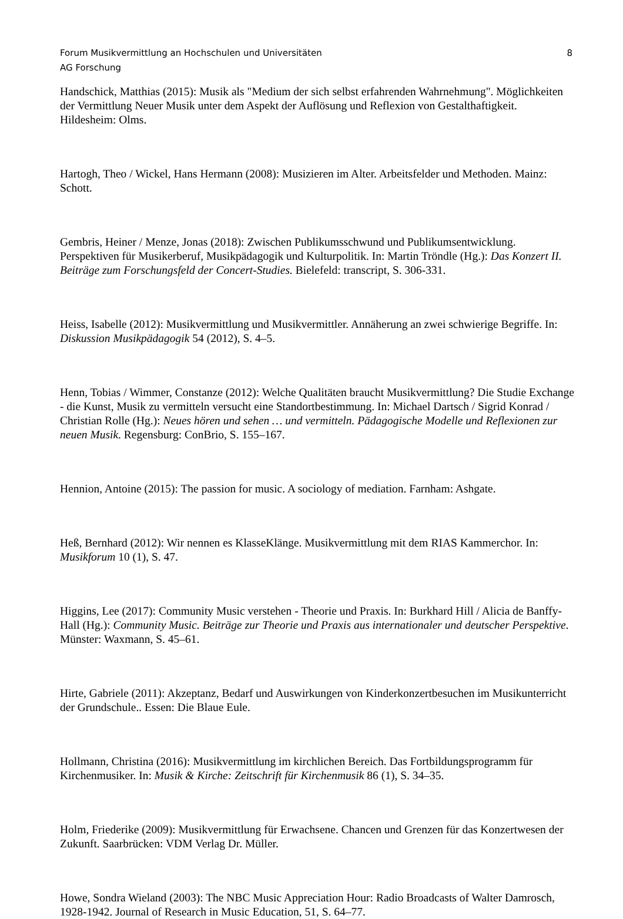Forum Musikvermittlung an Hochschulen und Universitäten 8
AG Forschung
Handschick, Matthias (2015): Musik als "Medium der sich selbst erfahrenden Wahrnehmung". Möglichkeiten der Vermittlung Neuer Musik unter dem Aspekt der Auflösung und Reflexion von Gestalthaftigkeit. Hildesheim: Olms.
Hartogh, Theo / Wickel, Hans Hermann (2008): Musizieren im Alter. Arbeitsfelder und Methoden. Mainz: Schott.
Gembris, Heiner / Menze, Jonas (2018): Zwischen Publikumsschwund und Publikumsentwicklung. Perspektiven für Musikerberuf, Musikpädagogik und Kulturpolitik. In: Martin Tröndle (Hg.): Das Konzert II. Beiträge zum Forschungsfeld der Concert-Studies. Bielefeld: transcript, S. 306-331.
Heiss, Isabelle (2012): Musikvermittlung und Musikvermittler. Annäherung an zwei schwierige Begriffe. In: Diskussion Musikpädagogik 54 (2012), S. 4–5.
Henn, Tobias / Wimmer, Constanze (2012): Welche Qualitäten braucht Musikvermittlung? Die Studie Exchange - die Kunst, Musik zu vermitteln versucht eine Standortbestimmung. In: Michael Dartsch / Sigrid Konrad / Christian Rolle (Hg.): Neues hören und sehen … und vermitteln. Pädagogische Modelle und Reflexionen zur neuen Musik. Regensburg: ConBrio, S. 155–167.
Hennion, Antoine (2015): The passion for music. A sociology of mediation. Farnham: Ashgate.
Heß, Bernhard (2012): Wir nennen es KlasseKlänge. Musikvermittlung mit dem RIAS Kammerchor. In: Musikforum 10 (1), S. 47.
Higgins, Lee (2017): Community Music verstehen - Theorie und Praxis. In: Burkhard Hill / Alicia de Banffy-Hall (Hg.): Community Music. Beiträge zur Theorie und Praxis aus internationaler und deutscher Perspektive. Münster: Waxmann, S. 45–61.
Hirte, Gabriele (2011): Akzeptanz, Bedarf und Auswirkungen von Kinderkonzertbesuchen im Musikunterricht der Grundschule.. Essen: Die Blaue Eule.
Hollmann, Christina (2016): Musikvermittlung im kirchlichen Bereich. Das Fortbildungsprogramm für Kirchenmusiker. In: Musik & Kirche: Zeitschrift für Kirchenmusik 86 (1), S. 34–35.
Holm, Friederike (2009): Musikvermittlung für Erwachsene. Chancen und Grenzen für das Konzertwesen der Zukunft. Saarbrücken: VDM Verlag Dr. Müller.
Howe, Sondra Wieland (2003): The NBC Music Appreciation Hour: Radio Broadcasts of Walter Damrosch, 1928-1942. Journal of Research in Music Education, 51, S. 64–77.